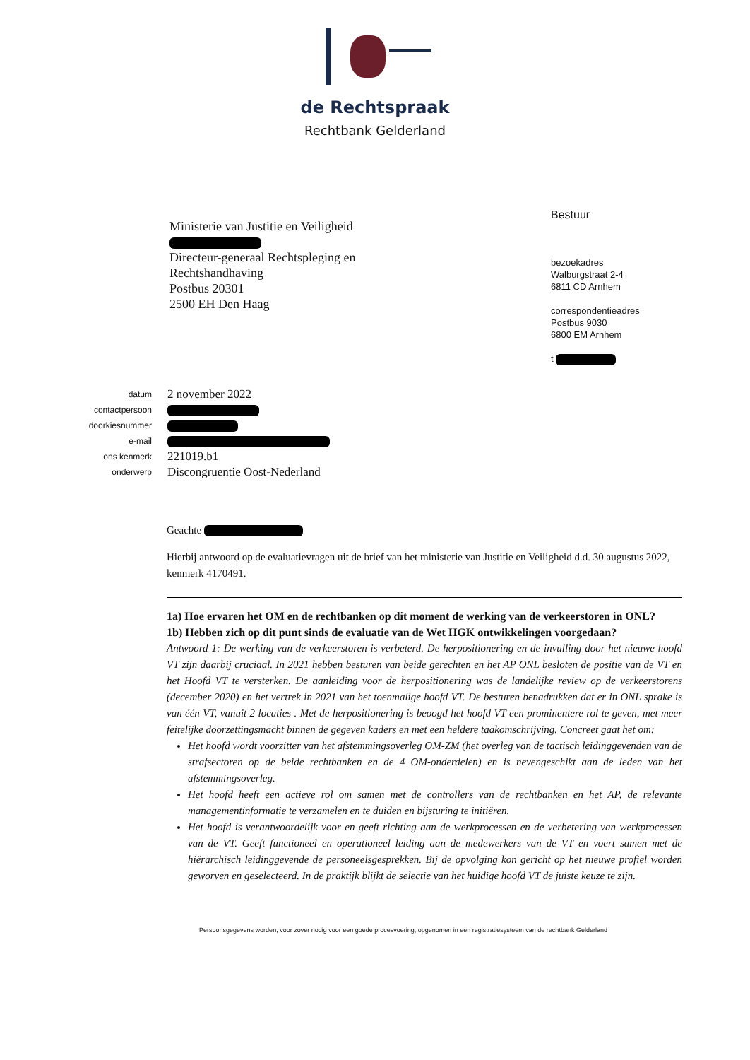de Rechtspraak
Rechtbank Gelderland
Ministerie van Justitie en Veiligheid
Directeur-generaal Rechtspleging en
Rechtshandhaving
Postbus 20301
2500 EH Den Haag
Bestuur
bezoekadres
Walburgstraat 2-4
6811 CD Arnhem
correspondentieadres
Postbus 9030
6800 EM Arnhem
t
| datum | 2 november 2022 |
| contactpersoon | |
| doorkiesnummer | |
| e-mail | |
| ons kenmerk | 221019.b1 |
| onderwerp | Discongruentie Oost-Nederland |
Geachte
Hierbij antwoord op de evaluatievragen uit de brief van het ministerie van Justitie en Veiligheid d.d. 30 augustus 2022, kenmerk 4170491.
1a) Hoe ervaren het OM en de rechtbanken op dit moment de werking van de verkeerstoren in ONL?
1b) Hebben zich op dit punt sinds de evaluatie van de Wet HGK ontwikkelingen voorgedaan?
Antwoord 1: De werking van de verkeerstoren is verbeterd. De herpositionering en de invulling door het nieuwe hoofd VT zijn daarbij cruciaal. In 2021 hebben besturen van beide gerechten en het AP ONL besloten de positie van de VT en het Hoofd VT te versterken. De aanleiding voor de herpositionering was de landelijke review op de verkeerstorens (december 2020) en het vertrek in 2021 van het toenmalige hoofd VT. De besturen benadrukken dat er in ONL sprake is van één VT, vanuit 2 locaties . Met de herpositionering is beoogd het hoofd VT een prominentere rol te geven, met meer feitelijke doorzettingsmacht binnen de gegeven kaders en met een heldere taakomschrijving. Concreet gaat het om:
Het hoofd wordt voorzitter van het afstemmingsoverleg OM-ZM (het overleg van de tactisch leidinggevenden van de strafsectoren op de beide rechtbanken en de 4 OM-onderdelen) en is nevengeschikt aan de leden van het afstemmingsoverleg.
Het hoofd heeft een actieve rol om samen met de controllers van de rechtbanken en het AP, de relevante managementinformatie te verzamelen en te duiden en bijsturing te initiëren.
Het hoofd is verantwoordelijk voor en geeft richting aan de werkprocessen en de verbetering van werkprocessen van de VT. Geeft functioneel en operationeel leiding aan de medewerkers van de VT en voert samen met de hiërarchisch leidinggevende de personeelsgesprekken. Bij de opvolging kon gericht op het nieuwe profiel worden geworven en geselecteerd. In de praktijk blijkt de selectie van het huidige hoofd VT de juiste keuze te zijn.
Persoonsgegevens worden, voor zover nodig voor een goede procesvoering, opgenomen in een registratiesysteem van de rechtbank Gelderland